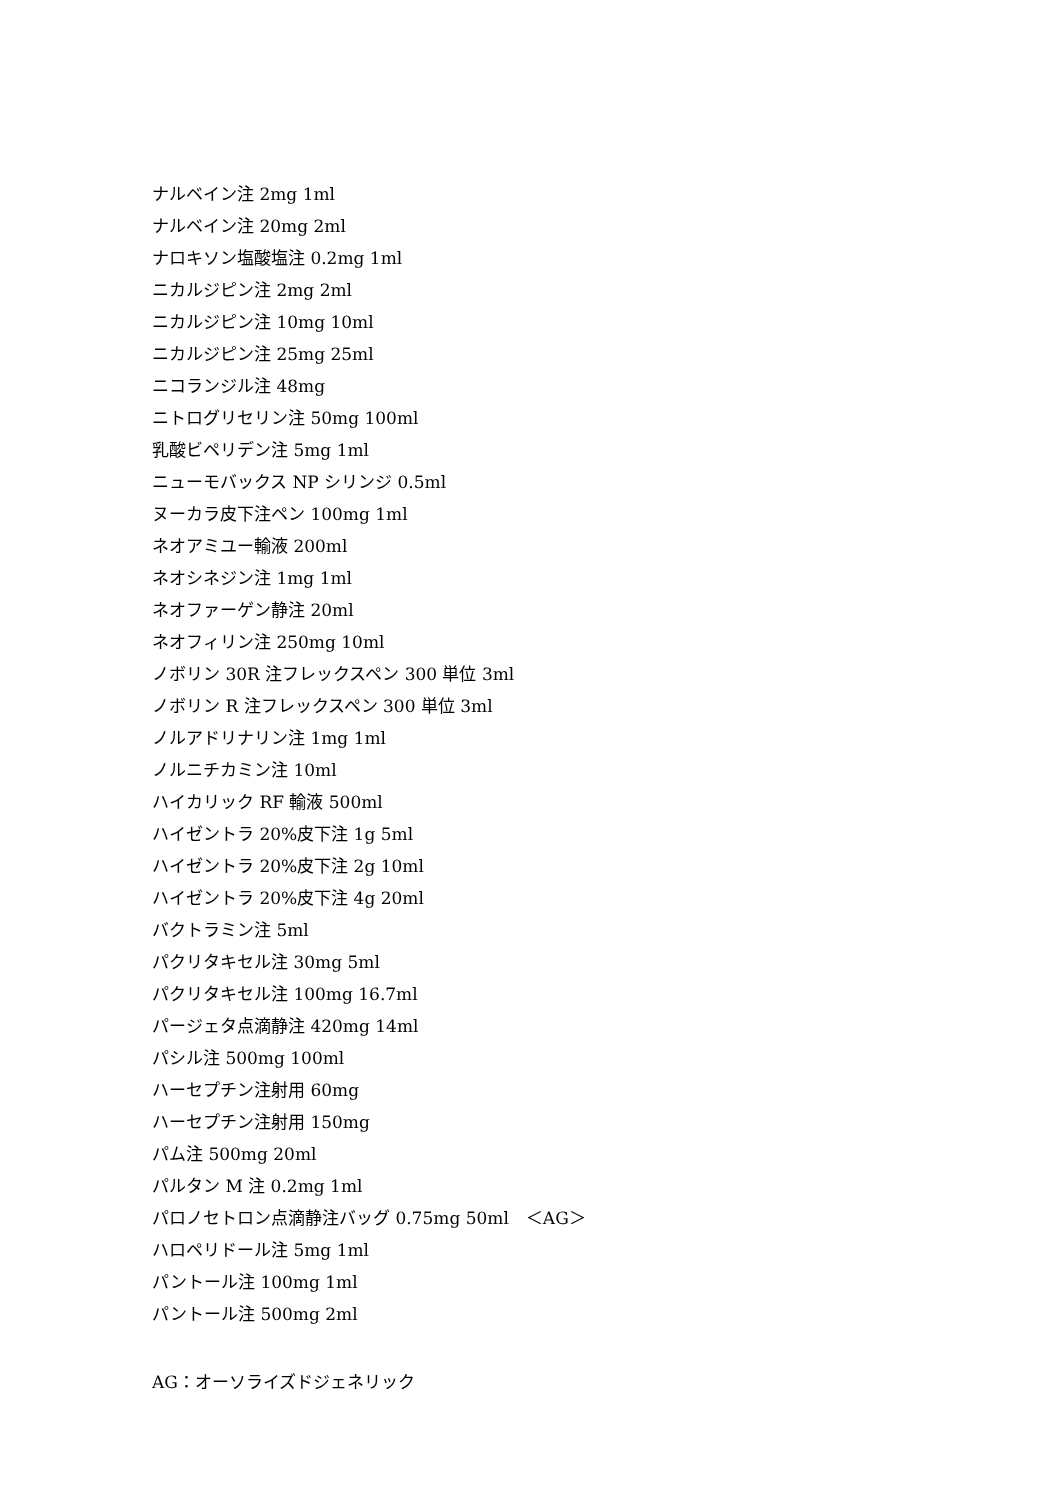ナルベイン注 2mg 1ml
ナルベイン注 20mg 2ml
ナロキソン塩酸塩注 0.2mg 1ml
ニカルジピン注 2mg 2ml
ニカルジピン注 10mg 10ml
ニカルジピン注 25mg 25ml
ニコランジル注 48mg
ニトログリセリン注 50mg 100ml
乳酸ビペリデン注 5mg 1ml
ニューモバックス NP シリンジ 0.5ml
ヌーカラ皮下注ペン 100mg 1ml
ネオアミユー輸液 200ml
ネオシネジン注 1mg 1ml
ネオファーゲン静注 20ml
ネオフィリン注 250mg 10ml
ノボリン 30R 注フレックスペン 300 単位 3ml
ノボリン R 注フレックスペン 300 単位 3ml
ノルアドリナリン注 1mg 1ml
ノルニチカミン注 10ml
ハイカリック RF 輸液 500ml
ハイゼントラ 20%皮下注 1g 5ml
ハイゼントラ 20%皮下注 2g 10ml
ハイゼントラ 20%皮下注 4g 20ml
バクトラミン注 5ml
パクリタキセル注 30mg 5ml
パクリタキセル注 100mg 16.7ml
パージェタ点滴静注 420mg 14ml
パシル注 500mg 100ml
ハーセプチン注射用 60mg
ハーセプチン注射用 150mg
パム注 500mg 20ml
パルタン M 注 0.2mg 1ml
パロノセトロン点滴静注バッグ 0.75mg 50ml　＜AG＞
ハロペリドール注 5mg 1ml
パントール注 100mg 1ml
パントール注 500mg 2ml
AG：オーソライズドジェネリック